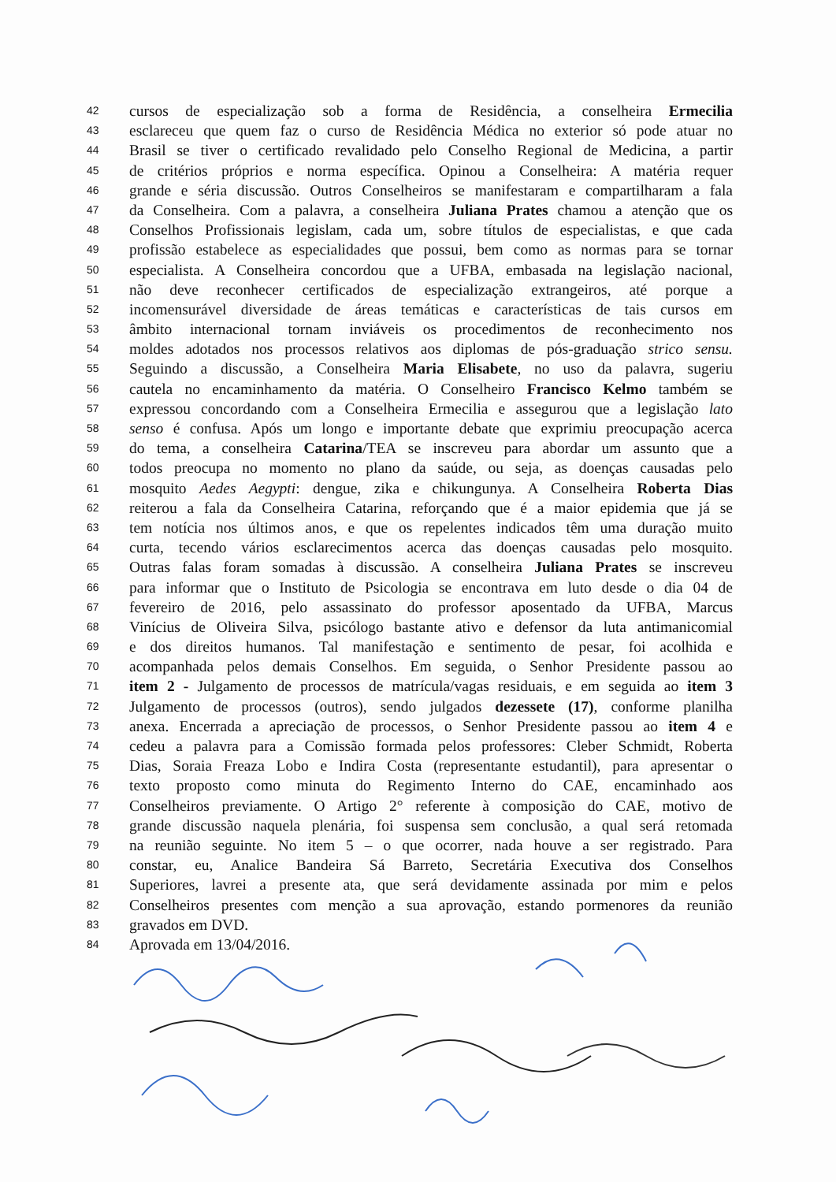42 cursos de especialização sob a forma de Residência, a conselheira Ermecilia
43 esclareceu que quem faz o curso de Residência Médica no exterior só pode atuar no
44 Brasil se tiver o certificado revalidado pelo Conselho Regional de Medicina, a partir
45 de critérios próprios e norma específica. Opinou a Conselheira: A matéria requer
46 grande e séria discussão. Outros Conselheiros se manifestaram e compartilharam a fala
47 da Conselheira. Com a palavra, a conselheira Juliana Prates chamou a atenção que os
48 Conselhos Profissionais legislam, cada um, sobre títulos de especialistas, e que cada
49 profissão estabelece as especialidades que possui, bem como as normas para se tornar
50 especialista. A Conselheira concordou que a UFBA, embasada na legislação nacional,
51 não deve reconhecer certificados de especialização extrangeiros, até porque a
52 incomensurável diversidade de áreas temáticas e características de tais cursos em
53 âmbito internacional tornam inviáveis os procedimentos de reconhecimento nos
54 moldes adotados nos processos relativos aos diplomas de pós-graduação strico sensu.
55 Seguindo a discussão, a Conselheira Maria Elisabete, no uso da palavra, sugeriu
56 cautela no encaminhamento da matéria. O Conselheiro Francisco Kelmo também se
57 expressou concordando com a Conselheira Ermecilia e assegurou que a legislação lato
58 senso é confusa. Após um longo e importante debate que exprimiu preocupação acerca
59 do tema, a conselheira Catarina/TEA se inscreveu para abordar um assunto que a
60 todos preocupa no momento no plano da saúde, ou seja, as doenças causadas pelo
61 mosquito Aedes Aegypti: dengue, zika e chikungunya. A Conselheira Roberta Dias
62 reiterou a fala da Conselheira Catarina, reforçando que é a maior epidemia que já se
63 tem notícia nos últimos anos, e que os repelentes indicados têm uma duração muito
64 curta, tecendo vários esclarecimentos acerca das doenças causadas pelo mosquito.
65 Outras falas foram somadas à discussão. A conselheira Juliana Prates se inscreveu
66 para informar que o Instituto de Psicologia se encontrava em luto desde o dia 04 de
67 fevereiro de 2016, pelo assassinato do professor aposentado da UFBA, Marcus
68 Vinícius de Oliveira Silva, psicólogo bastante ativo e defensor da luta antimanicomial
69 e dos direitos humanos. Tal manifestação e sentimento de pesar, foi acolhida e
70 acompanhada pelos demais Conselhos. Em seguida, o Senhor Presidente passou ao
71 item 2 - Julgamento de processos de matrícula/vagas residuais, e em seguida ao item 3
72 Julgamento de processos (outros), sendo julgados dezessete (17), conforme planilha
73 anexa. Encerrada a apreciação de processos, o Senhor Presidente passou ao item 4 e
74 cedeu a palavra para a Comissão formada pelos professores: Cleber Schmidt, Roberta
75 Dias, Soraia Freaza Lobo e Indira Costa (representante estudantil), para apresentar o
76 texto proposto como minuta do Regimento Interno do CAE, encaminhado aos
77 Conselheiros previamente. O Artigo 2° referente à composição do CAE, motivo de
78 grande discussão naquela plenária, foi suspensa sem conclusão, a qual será retomada
79 na reunião seguinte. No item 5 – o que ocorrer, nada houve a ser registrado. Para
80 constar, eu, Analice Bandeira Sá Barreto, Secretária Executiva dos Conselhos
81 Superiores, lavrei a presente ata, que será devidamente assinada por mim e pelos
82 Conselheiros presentes com menção a sua aprovação, estando pormenores da reunião
83 gravados em DVD.
84 Aprovada em 13/04/2016.